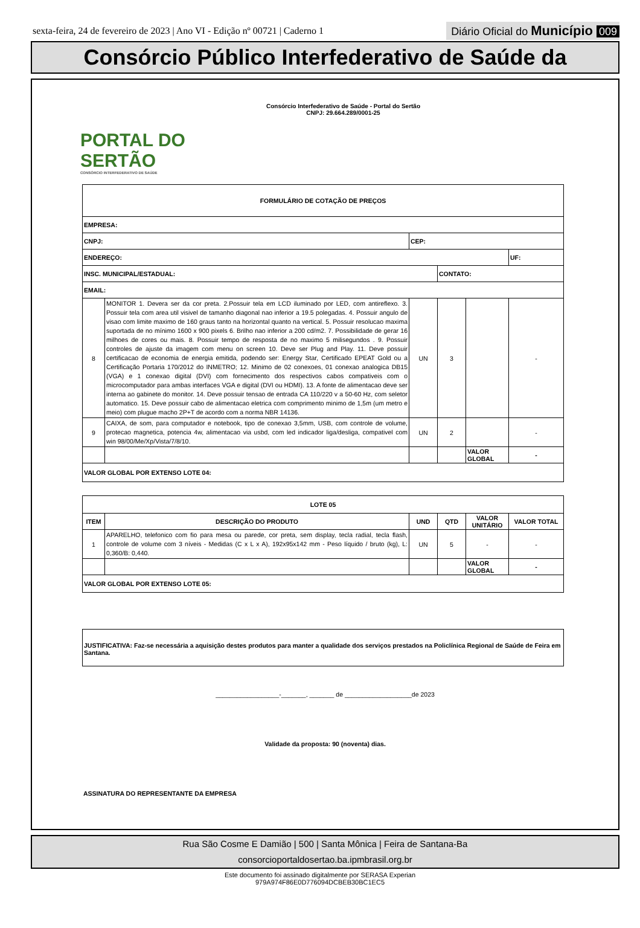sexta-feira, 24 de fevereiro de 2023 | Ano VI - Edição nº 00721 | Caderno 1
Diário Oficial do Município 009
Consórcio Público Interfederativo de Saúde da
PORTAL DO SERTÃO
CONSÓRCIO INTERFEDERATIVO DE SAÚDE
Consórcio Interfederativo de Saúde - Portal do Sertão
CNPJ: 29.664.289/0001-25
| FORMULÁRIO DE COTAÇÃO DE PREÇOS | | | | | |
| EMPRESA: | | | | | |
| CNPJ: | | CEP: | | | |
| ENDEREÇO: | | | | | UF: |
| INSC. MUNICIPAL/ESTADUAL: | | | CONTATO: | | |
| EMAIL: | | | | | |
| 8 | MONITOR 1. Devera ser da cor preta. 2.Possuir tela em LCD iluminado por LED, com antireflexo. 3. Possuir tela com area util visivel de tamanho diagonal nao inferior a 19.5 polegadas. 4. Possuir angulo de visao com limite maximo de 160 graus tanto na horizontal quanto na vertical. 5. Possuir resolucao maxima suportada de no mínimo 1600 x 900 pixels 6. Brilho nao inferior a 200 cd/m2. 7. Possibilidade de gerar 16 milhoes de cores ou mais. 8. Possuir tempo de resposta de no maximo 5 milisegundos . 9. Possuir controles de ajuste da imagem com menu on screen 10. Deve ser Plug and Play. 11. Deve possuir certificacao de economia de energia emitida, podendo ser: Energy Star, Certificado EPEAT Gold ou a Certificação Portaria 170/2012 do INMETRO; 12. Minimo de 02 conexoes, 01 conexao analogica DB15 (VGA) e 1 conexao digital (DVI) com fornecimento dos respectivos cabos compativeis com o microcomputador para ambas interfaces VGA e digital (DVI ou HDMI). 13. A fonte de alimentacao deve ser interna ao gabinete do monitor. 14. Deve possuir tensao de entrada CA 110/220 v a 50-60 Hz, com seletor automatico. 15. Deve possuir cabo de alimentacao eletrica com comprimento minimo de 1,5m (um metro e meio) com plugue macho 2P+T de acordo com a norma NBR 14136. | UN | 3 | | - |
| 9 | CAIXA, de som, para computador e notebook, tipo de conexao 3,5mm, USB, com controle de volume, protecao magnetica, potencia 4w, alimentacao via usbd, com led indicador liga/desliga, compativel com win 98/00/Me/Xp/Vista/7/8/10. | UN | 2 | | - |
| | | | | VALOR GLOBAL | - |
| VALOR GLOBAL POR EXTENSO LOTE 04: | | | | | |
| LOTE 05 | | | | | |
| ITEM | DESCRIÇÃO DO PRODUTO | UND | QTD | VALOR UNITÁRIO | VALOR TOTAL |
| 1 | APARELHO, telefonico com fio para mesa ou parede, cor preta, sem display, tecla radial, tecla flash, controle de volume com 3 níveis - Medidas (C x L x A), 192x95x142 mm - Peso líquido / bruto (kg), L: 0,360/B: 0,440. | UN | 5 | - | - |
| | | | | VALOR GLOBAL | - |
| VALOR GLOBAL POR EXTENSO LOTE 05: | | | | | |
JUSTIFICATIVA: Faz-se necessária a aquisição destes produtos para manter a qualidade dos serviços prestados na Policlínica Regional de Saúde de Feira em Santana.
__________________-_______, _______ de ___________________de 2023
Validade da proposta: 90 (noventa) dias.
ASSINATURA DO REPRESENTANTE DA EMPRESA
Rua São Cosme E Damião | 500 | Santa Mônica | Feira de Santana-Ba
consorcioportaldosertao.ba.ipmbrasil.org.br
Este documento foi assinado digitalmente por SERASA Experian
979A974F86E0D776094DCBEB30BC1EC5